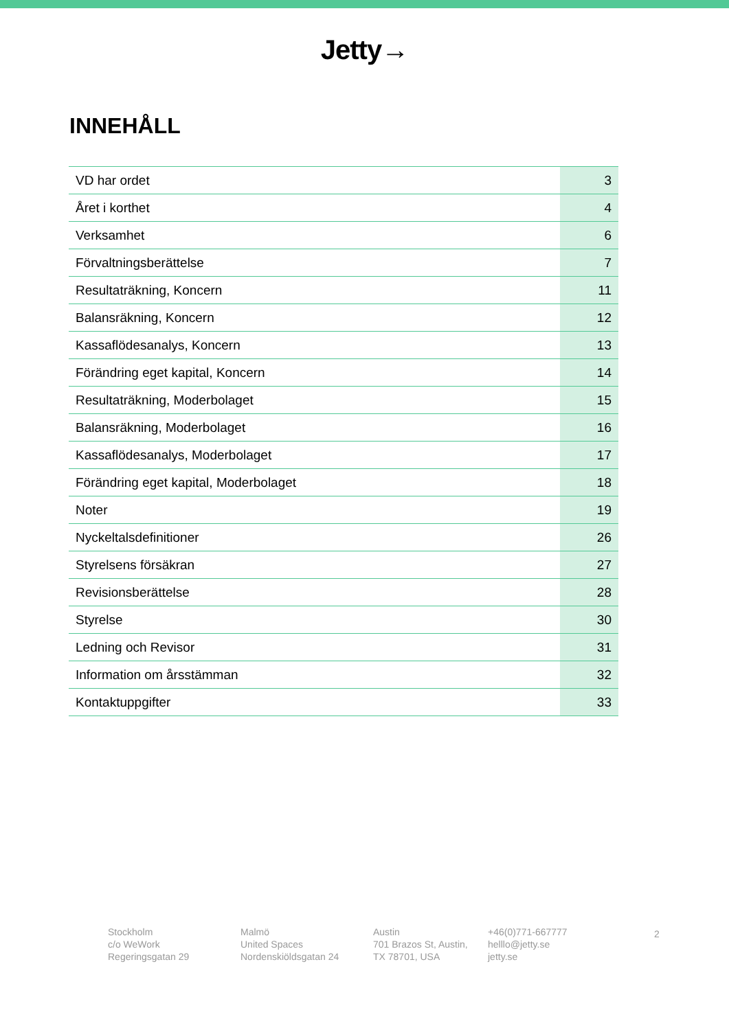Jetty→
INNEHÅLL
| VD har ordet | 3 |
| Året i korthet | 4 |
| Verksamhet | 6 |
| Förvaltningsberättelse | 7 |
| Resultaträkning, Koncern | 11 |
| Balansräkning, Koncern | 12 |
| Kassaflödesanalys, Koncern | 13 |
| Förändring eget kapital, Koncern | 14 |
| Resultaträkning, Moderbolaget | 15 |
| Balansräkning, Moderbolaget | 16 |
| Kassaflödesanalys, Moderbolaget | 17 |
| Förändring eget kapital, Moderbolaget | 18 |
| Noter | 19 |
| Nyckeltalsdefinitioner | 26 |
| Styrelsens försäkran | 27 |
| Revisionsberättelse | 28 |
| Styrelse | 30 |
| Ledning och Revisor | 31 |
| Information om årsstämman | 32 |
| Kontaktuppgifter | 33 |
Stockholm
c/o WeWork
Regeringsgatan 29
Malmö
United Spaces
Nordenskiöldsgatan 24
Austin
701 Brazos St, Austin,
TX 78701, USA
+46(0)771-667777
helllo@jetty.se
jetty.se
2